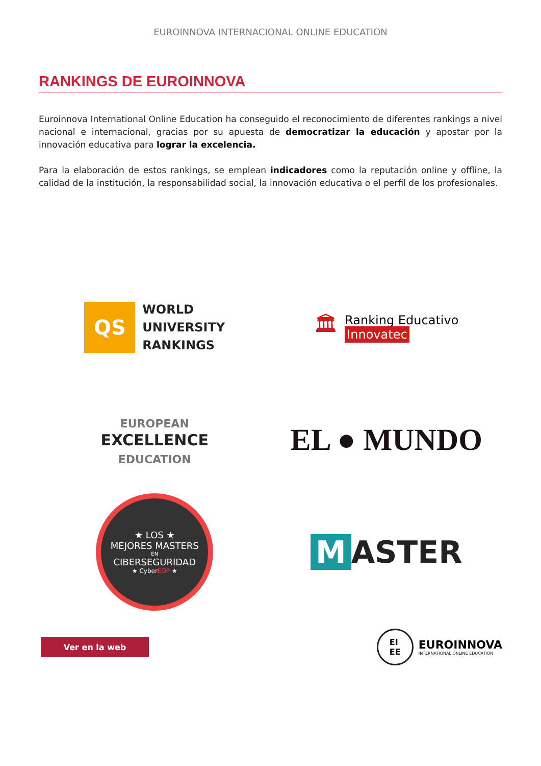EUROINNOVA INTERNACIONAL ONLINE EDUCATION
RANKINGS DE EUROINNOVA
Euroinnova International Online Education ha conseguido el reconocimiento de diferentes rankings a nivel nacional e internacional, gracias por su apuesta de democratizar la educación y apostar por la innovación educativa para lograr la excelencia.
Para la elaboración de estos rankings, se emplean indicadores como la reputación online y offline, la calidad de la institución, la responsabilidad social, la innovación educativa o el perfil de los profesionales.
QS
WORLD
UNIVERSITY
RANKINGS
🏛
Ranking Educativo
Innovatec
EUROPEAN
EXCELLENCE
EDUCATION
EL ● MUNDO
★ LOS ★
MEJORES MASTERS
EN
CIBERSEGURIDAD
★ CyberEOP ★
M ASTER
Ver en la web
EI
EE
EUROINNOVA
INTERNATIONAL ONLINE EDUCATION